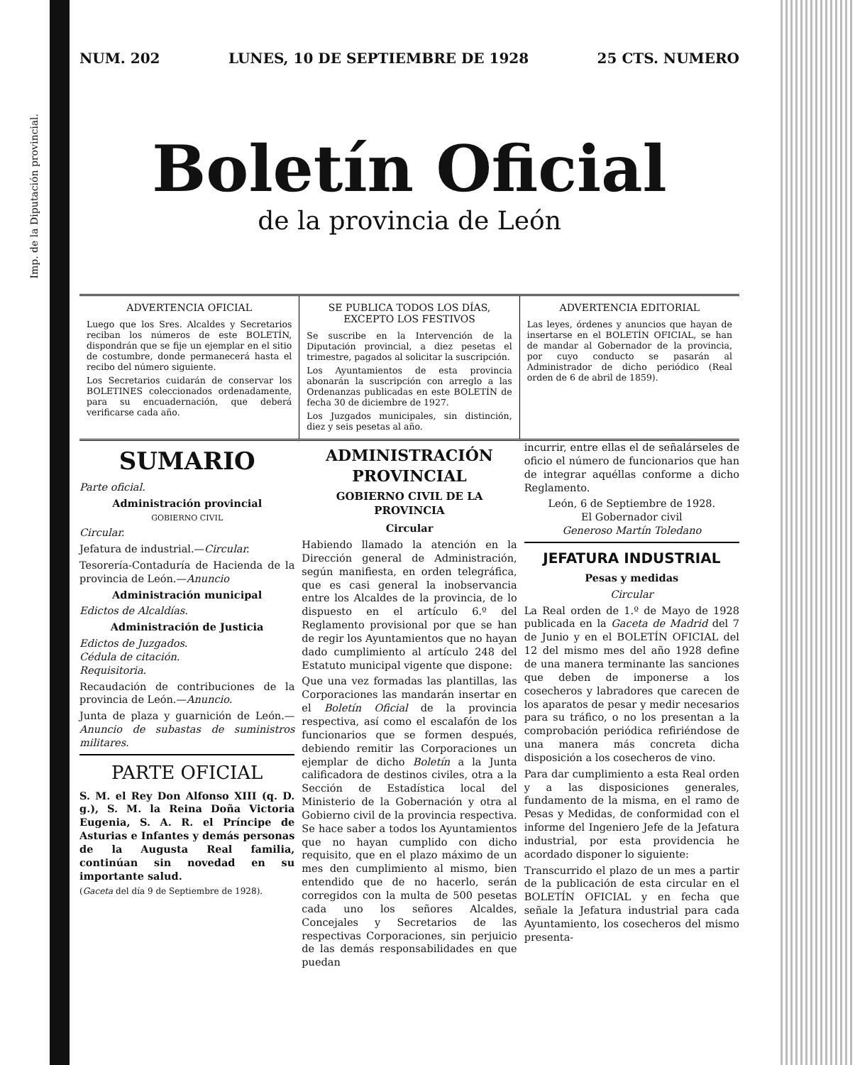Imp. de la Diputación provincial.
NUM. 202 LUNES, 10 DE SEPTIEMBRE DE 1928 25 CTS. NUMERO
Boletín Oficial
de la provincia de León
ADVERTENCIA OFICIAL
Luego que los Sres. Alcaldes y Secretarios reciban los números de este BOLETÍN, dispondrán que se fije un ejemplar en el sitio de costumbre, donde permanecerá hasta el recibo del número siguiente.
Los Secretarios cuidarán de conservar los BOLETINES coleccionados ordenadamente, para su encuadernación, que deberá verificarse cada año.
SE PUBLICA TODOS LOS DÍAS, EXCEPTO LOS FESTIVOS
Se suscribe en la Intervención de la Diputación provincial, a diez pesetas el trimestre, pagados al solicitar la suscripción.
Los Ayuntamientos de esta provincia abonarán la suscripción con arreglo a las Ordenanzas publicadas en este BOLETÍN de fecha 30 de diciembre de 1927.
Los Juzgados municipales, sin distinción, diez y seis pesetas al año.
ADVERTENCIA EDITORIAL
Las leyes, órdenes y anuncios que hayan de insertarse en el BOLETÍN OFICIAL, se han de mandar al Gobernador de la provincia, por cuyo conducto se pasarán al Administrador de dicho periódico (Real orden de 6 de abril de 1859).
SUMARIO
Parte oficial.
Administración provincial
GOBIERNO CIVIL
Circular.
Jefatura de industrial.—Circular.
Tesorería-Contaduría de Hacienda de la provincia de León.—Anuncio
Administración municipal
Edictos de Alcaldías.
Administración de Justicia
Edictos de Juzgados.
Cédula de citación.
Requisitoria.
Recaudación de contribuciones de la provincia de León.—Anuncio.
Junta de plaza y guarnición de León.—Anuncio de subastas de suministros militares.
PARTE OFICIAL
S. M. el Rey Don Alfonso XIII (q. D. g.), S. M. la Reina Doña Victoria Eugenia, S. A. R. el Príncipe de Asturias e Infantes y demás personas de la Augusta Real familia, continúan sin novedad en su importante salud.
(Gaceta del día 9 de Septiembre de 1928).
ADMINISTRACIÓN PROVINCIAL
GOBIERNO CIVIL DE LA PROVINCIA
Circular
Habiendo llamado la atención en la Dirección general de Administración, según manifiesta, en orden telegráfica, que es casi general la inobservancia entre los Alcaldes de la provincia, de lo dispuesto en el artículo 6.º del Reglamento provisional por que se han de regir los Ayuntamientos que no hayan dado cumplimiento al artículo 248 del Estatuto municipal vigente que dispone:
Que una vez formadas las plantillas, las Corporaciones las mandarán insertar en el Boletín Oficial de la provincia respectiva, así como el escalafón de los funcionarios que se formen después, debiendo remitir las Corporaciones un ejemplar de dicho Boletín a la Junta calificadora de destinos civiles, otra a la Sección de Estadística local del Ministerio de la Gobernación y otra al Gobierno civil de la provincia respectiva. Se hace saber a todos los Ayuntamientos que no hayan cumplido con dicho requisito, que en el plazo máximo de un mes den cumplimiento al mismo, bien entendido que de no hacerlo, serán corregidos con la multa de 500 pesetas cada uno los señores Alcaldes, Concejales y Secretarios de las respectivas Corporaciones, sin perjuicio de las demás responsabilidades en que puedan
incurrir, entre ellas el de señalárseles de oficio el número de funcionarios que han de integrar aquéllas conforme a dicho Reglamento.
León, 6 de Septiembre de 1928.
El Gobernador civil
Generoso Martín Toledano
JEFATURA INDUSTRIAL
Pesas y medidas
Circular
La Real orden de 1.º de Mayo de 1928 publicada en la Gaceta de Madrid del 7 de Junio y en el BOLETÍN OFICIAL del 12 del mismo mes del año 1928 define de una manera terminante las sanciones que deben de imponerse a los cosecheros y labradores que carecen de los aparatos de pesar y medir necesarios para su tráfico, o no los presentan a la comprobación periódica refiriéndose de una manera más concreta dicha disposición a los cosecheros de vino.
Para dar cumplimiento a esta Real orden y a las disposiciones generales, fundamento de la misma, en el ramo de Pesas y Medidas, de conformidad con el informe del Ingeniero Jefe de la Jefatura industrial, por esta providencia he acordado disponer lo siguiente:
Transcurrido el plazo de un mes a partir de la publicación de esta circular en el BOLETÍN OFICIAL y en fecha que señale la Jefatura industrial para cada Ayuntamiento, los cosecheros del mismo presenta-